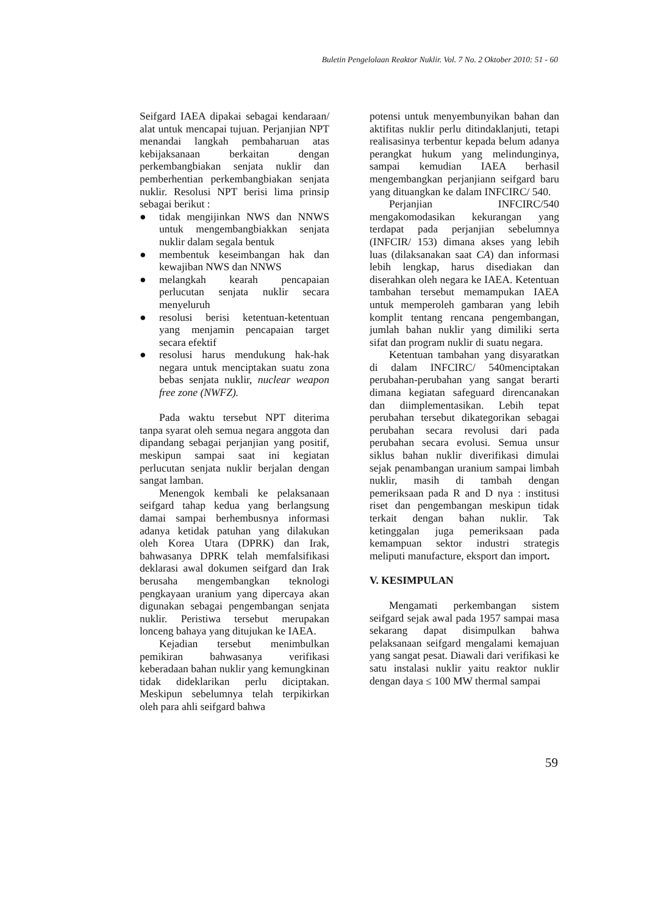Buletin Pengelolaan Reaktor Nuklir. Vol. 7 No. 2 Oktober 2010: 51 - 60
Seifgard IAEA dipakai sebagai kendaraan/ alat untuk mencapai tujuan. Perjanjian NPT menandai langkah pembaharuan atas kebijaksanaan berkaitan dengan perkembangbiakan senjata nuklir dan pemberhentian perkembangbiakan senjata nuklir. Resolusi NPT berisi lima prinsip sebagai berikut :
● tidak mengijinkan NWS dan NNWS untuk mengembangbiakkan senjata nuklir dalam segala bentuk
● membentuk keseimbangan hak dan kewajiban NWS dan NNWS
● melangkah kearah pencapaian perlucutan senjata nuklir secara menyeluruh
● resolusi berisi ketentuan-ketentuan yang menjamin pencapaian target secara efektif
● resolusi harus mendukung hak-hak negara untuk menciptakan suatu zona bebas senjata nuklir, nuclear weapon free zone (NWFZ).
Pada waktu tersebut NPT diterima tanpa syarat oleh semua negara anggota dan dipandang sebagai perjanjian yang positif, meskipun sampai saat ini kegiatan perlucutan senjata nuklir berjalan dengan sangat lamban.
Menengok kembali ke pelaksanaan seifgard tahap kedua yang berlangsung damai sampai berhembusnya informasi adanya ketidak patuhan yang dilakukan oleh Korea Utara (DPRK) dan Irak, bahwasanya DPRK telah memfalsifikasi deklarasi awal dokumen seifgard dan Irak berusaha mengembangkan teknologi pengkayaan uranium yang dipercaya akan digunakan sebagai pengembangan senjata nuklir. Peristiwa tersebut merupakan lonceng bahaya yang ditujukan ke IAEA.
Kejadian tersebut menimbulkan pemikiran bahwasanya verifikasi keberadaan bahan nuklir yang kemungkinan tidak dideklarikan perlu diciptakan. Meskipun sebelumnya telah terpikirkan oleh para ahli seifgard bahwa
potensi untuk menyembunyikan bahan dan aktifitas nuklir perlu ditindaklanjuti, tetapi realisasinya terbentur kepada belum adanya perangkat hukum yang melindunginya, sampai kemudian IAEA berhasil mengembangkan perjanjiann seifgard baru yang dituangkan ke dalam INFCIRC/ 540.
Perjanjian INFCIRC/540 mengakomodasikan kekurangan yang terdapat pada perjanjian sebelumnya (INFCIR/ 153) dimana akses yang lebih luas (dilaksanakan saat CA) dan informasi lebih lengkap, harus disediakan dan diserahkan oleh negara ke IAEA. Ketentuan tambahan tersebut memampukan IAEA untuk memperoleh gambaran yang lebih komplit tentang rencana pengembangan, jumlah bahan nuklir yang dimiliki serta sifat dan program nuklir di suatu negara.
Ketentuan tambahan yang disyaratkan di dalam INFCIRC/ 540menciptakan perubahan-perubahan yang sangat berarti dimana kegiatan safeguard direncanakan dan diimplementasikan. Lebih tepat perubahan tersebut dikategorikan sebagai perubahan secara revolusi dari pada perubahan secara evolusi. Semua unsur siklus bahan nuklir diverifikasi dimulai sejak penambangan uranium sampai limbah nuklir, masih di tambah dengan pemeriksaan pada R and D nya : institusi riset dan pengembangan meskipun tidak terkait dengan bahan nuklir. Tak ketinggalan juga pemeriksaan pada kemampuan sektor industri strategis meliputi manufacture, eksport dan import.
V. KESIMPULAN
Mengamati perkembangan sistem seifgard sejak awal pada 1957 sampai masa sekarang dapat disimpulkan bahwa pelaksanaan seifgard mengalami kemajuan yang sangat pesat. Diawali dari verifikasi ke satu instalasi nuklir yaitu reaktor nuklir dengan daya ≤ 100 MW thermal sampai
59